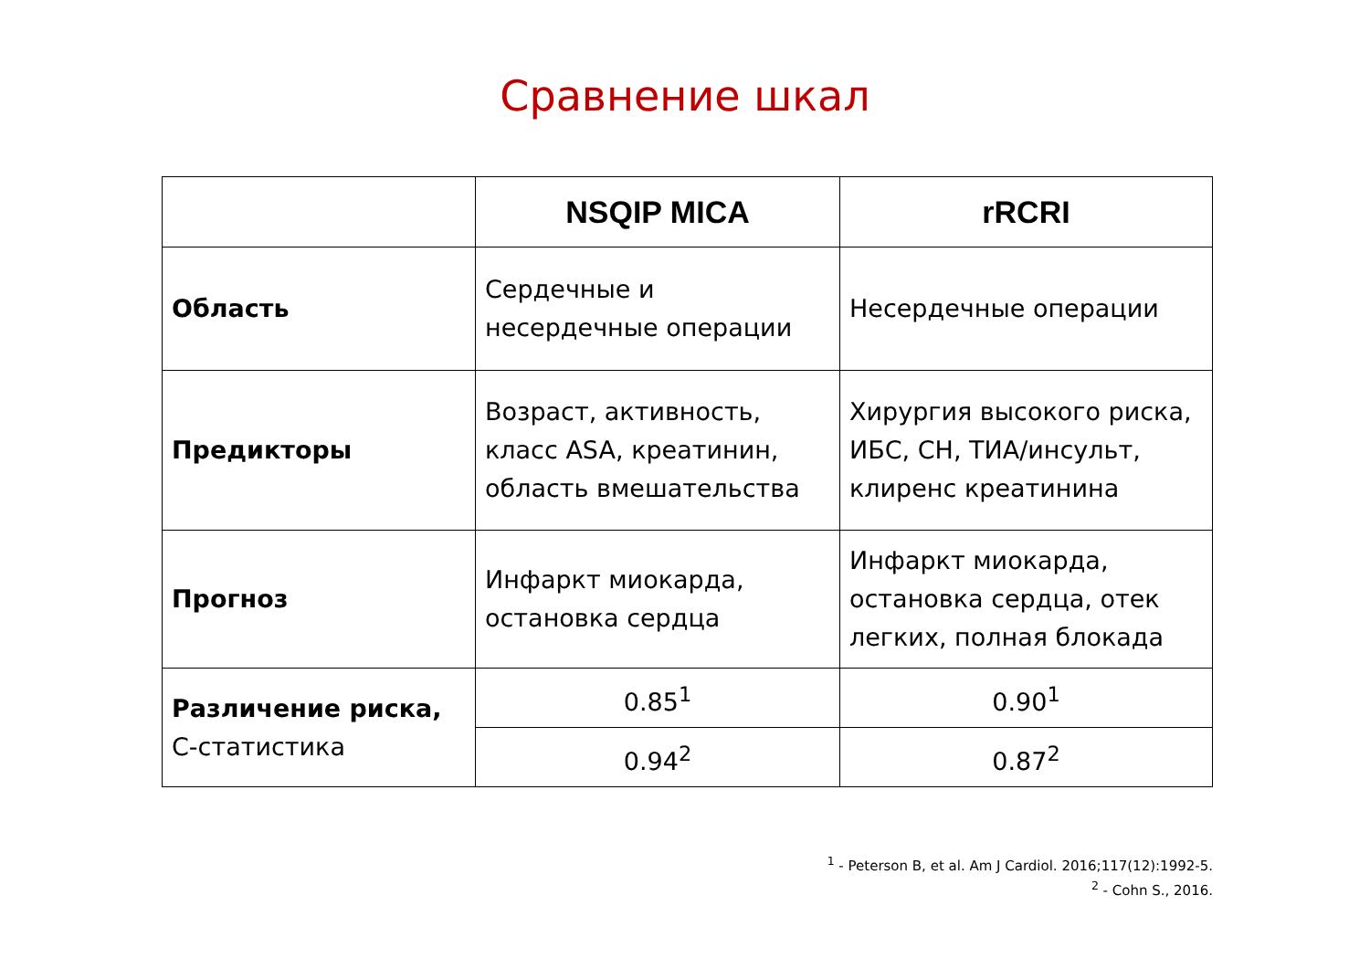Сравнение шкал
| | NSQIP MICA | rRCRI |
| --- | --- | --- |
| Область | Сердечные и несердечные операции | Несердечные операции |
| Предикторы | Возраст, активность, класс ASA, креатинин, область вмешательства | Хирургия высокого риска, ИБС, СН, ТИА/инсульт, клиренс креатинина |
| Прогноз | Инфаркт миокарда, остановка сердца | Инфаркт миокарда, остановка сердца, отек легких, полная блокада |
| Различение риска, С-статистика | 0.85<sup>1</sup> | 0.90<sup>1</sup> |
| | 0.94<sup>2</sup> | 0.87<sup>2</sup> |
<sup>1</sup> - Peterson B, et al. Am J Cardiol. 2016;117(12):1992-5.
<sup>2</sup> - Cohn S., 2016.